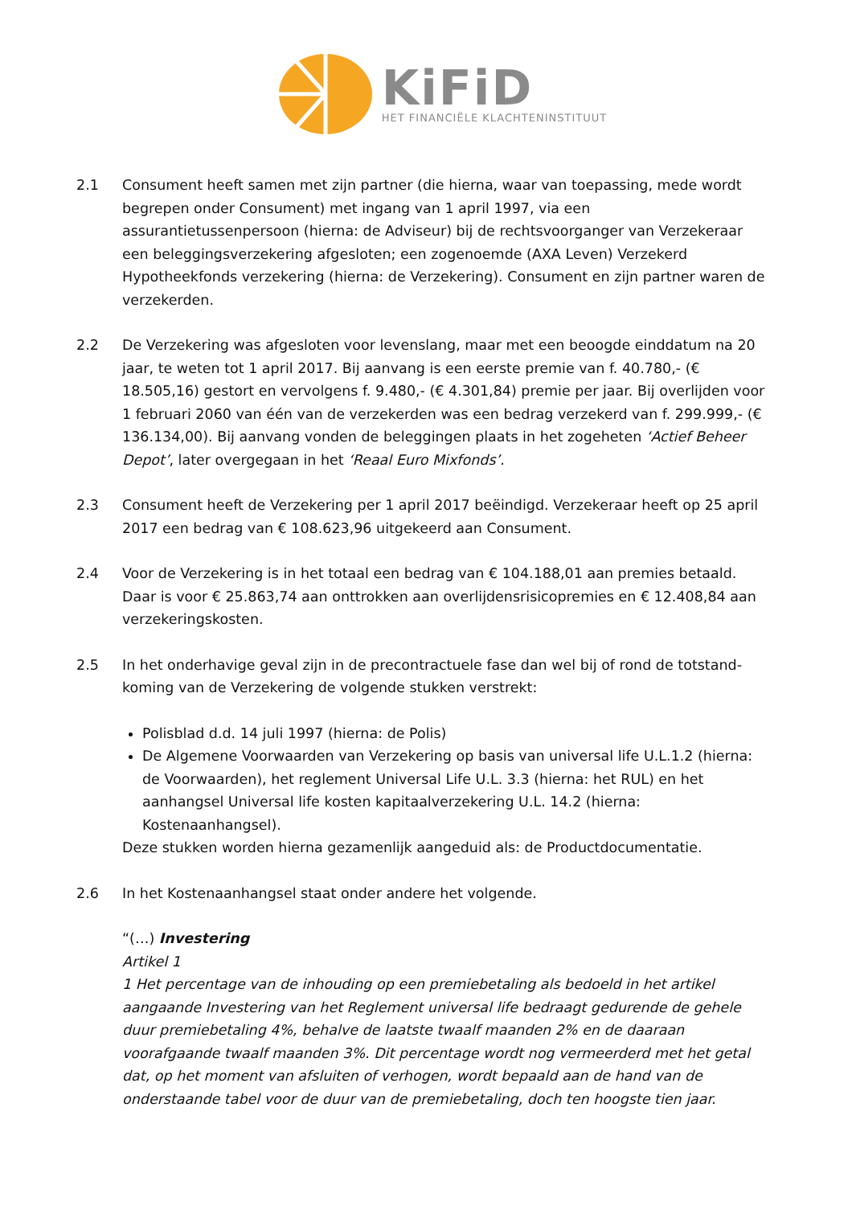KiFiD
HET FINANCIËLE KLACHTENINSTITUUT
2.1 Consument heeft samen met zijn partner (die hierna, waar van toepassing, mede wordt begrepen onder Consument) met ingang van 1 april 1997, via een assurantietussenpersoon (hierna: de Adviseur) bij de rechtsvoorganger van Verzekeraar een beleggingsverzekering afgesloten; een zogenoemde (AXA Leven) Verzekerd Hypotheekfonds verzekering (hierna: de Verzekering). Consument en zijn partner waren de verzekerden.
2.2 De Verzekering was afgesloten voor levenslang, maar met een beoogde einddatum na 20 jaar, te weten tot 1 april 2017. Bij aanvang is een eerste premie van f. 40.780,- (€ 18.505,16) gestort en vervolgens f. 9.480,- (€ 4.301,84) premie per jaar. Bij overlijden voor 1 februari 2060 van één van de verzekerden was een bedrag verzekerd van f. 299.999,- (€ 136.134,00). Bij aanvang vonden de beleggingen plaats in het zogeheten ‘Actief Beheer Depot’, later overgegaan in het ‘Reaal Euro Mixfonds’.
2.3 Consument heeft de Verzekering per 1 april 2017 beëindigd. Verzekeraar heeft op 25 april 2017 een bedrag van € 108.623,96 uitgekeerd aan Consument.
2.4 Voor de Verzekering is in het totaal een bedrag van € 104.188,01 aan premies betaald. Daar is voor € 25.863,74 aan onttrokken aan overlijdensrisicopremies en € 12.408,84 aan verzekeringskosten.
2.5 In het onderhavige geval zijn in de precontractuele fase dan wel bij of rond de totstand-koming van de Verzekering de volgende stukken verstrekt:
Polisblad d.d. 14 juli 1997 (hierna: de Polis)
De Algemene Voorwaarden van Verzekering op basis van universal life U.L.1.2 (hierna: de Voorwaarden), het reglement Universal Life U.L. 3.3 (hierna: het RUL) en het aanhangsel Universal life kosten kapitaalverzekering U.L. 14.2 (hierna: Kostenaanhangsel).
Deze stukken worden hierna gezamenlijk aangeduid als: de Productdocumentatie.
2.6 In het Kostenaanhangsel staat onder andere het volgende.
“(…) Investering
Artikel 1
1 Het percentage van de inhouding op een premiebetaling als bedoeld in het artikel aangaande Investering van het Reglement universal life bedraagt gedurende de gehele duur premiebetaling 4%, behalve de laatste twaalf maanden 2% en de daaraan voorafgaande twaalf maanden 3%. Dit percentage wordt nog vermeerderd met het getal dat, op het moment van afsluiten of verhogen, wordt bepaald aan de hand van de onderstaande tabel voor de duur van de premiebetaling, doch ten hoogste tien jaar.